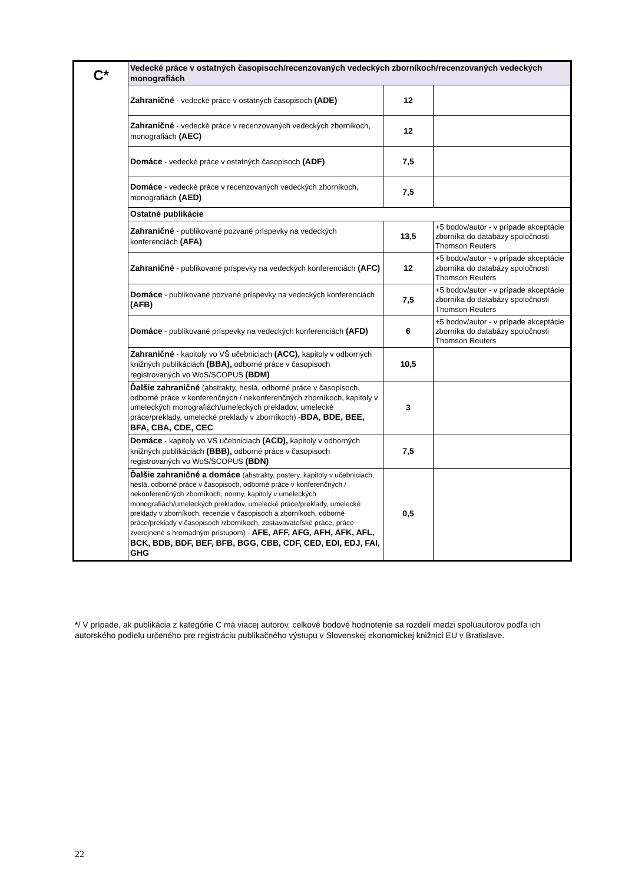| C* | Vedecké práce v ostatných časopisoch/recenzovaných vedeckých zborníkoch/recenzovaných vedeckých monografiách | | |
| | Zahraničné - vedecké práce v ostatných časopisoch (ADE) | 12 | |
| | Zahraničné - vedecké práce v recenzovaných vedeckých zborníkoch, monografiách (AEC) | 12 | |
| | Domáce - vedecké práce v ostatných časopisoch (ADF) | 7,5 | |
| | Domáce - vedecké práce v recenzovaných vedeckých zborníkoch, monografiách (AED) | 7,5 | |
| | Ostatné publikácie | | |
| | Zahraničné - publikované pozvané príspevky na vedeckých konferenciách (AFA) | 13,5 | +5 bodov/autor - v prípade akceptácie zborníka do databázy spoločnosti Thomson Reuters |
| | Zahraničné - publikované príspevky na vedeckých konferenciách (AFC) | 12 | +5 bodov/autor - v prípade akceptácie zborníka do databázy spoločnosti Thomson Reuters |
| | Domáce - publikované pozvané príspevky na vedeckých konferenciách (AFB) | 7,5 | +5 bodov/autor - v prípade akceptácie zborníka do databázy spoločnosti Thomson Reuters |
| | Domáce - publikované príspevky na vedeckých konferenciách (AFD) | 6 | +5 bodov/autor - v prípade akceptácie zborníka do databázy spoločnosti Thomson Reuters |
| | Zahraničné - kapitoly vo VŠ učebniciach (ACC), kapitoly v odborných knižných publikáciách (BBA), odborné práce v časopisoch registrovaných vo WoS/SCOPUS (BDM) | 10,5 | |
| | Ďalšie zahraničné (abstrakty, heslá, odborné práce v časopisoch, odborné práce v konferenčných / nekonferenčných zborníkoch, kapitoly v umeleckých monografiách/umeleckých prekladov, umelecké práce/preklady, umelecké preklady v zborníkoch) - BDA, BDE, BEE, BFA, CBA, CDE, CEC | 3 | |
| | Domáce - kapitoly vo VŠ učebniciach (ACD), kapitoly v odborných knižných publikáciách (BBB), odborné práce v časopisoch registrovaných vo WoS/SCOPUS (BDN) | 7,5 | |
| | Ďalšie zahraničné a domáce (abstrakty, postery, kapitoly v učebniciach, heslá, odborné práce v časopisoch, odborné práce v konferenčných / nekonferenčných zborníkoch, normy, kapitoly v umeleckých monografiách/umeleckých prekladov, umelecké práce/preklady, umelecké preklady v zborníkoch, recenzie v časopisoch a zborníkoch, odborné práce/preklady v časopisoch /zborníkoch, zostavovateľské práce, práce zverejnené s hromadným prístupom) - AFE, AFF, AFG, AFH, AFK, AFL, BCK, BDB, BDF, BEF, BFB, BGG, CBB, CDF, CED, EDI, EDJ, FAI, GHG | 0,5 | |
*/ V prípade, ak publikácia z kategórie C má viacej autorov, celkové bodové hodnotenie sa rozdelí medzi spoluautorov podľa ich autorského podielu určeného pre registráciu publikačného výstupu v Slovenskej ekonomickej knižnici EU v Bratislave.
22